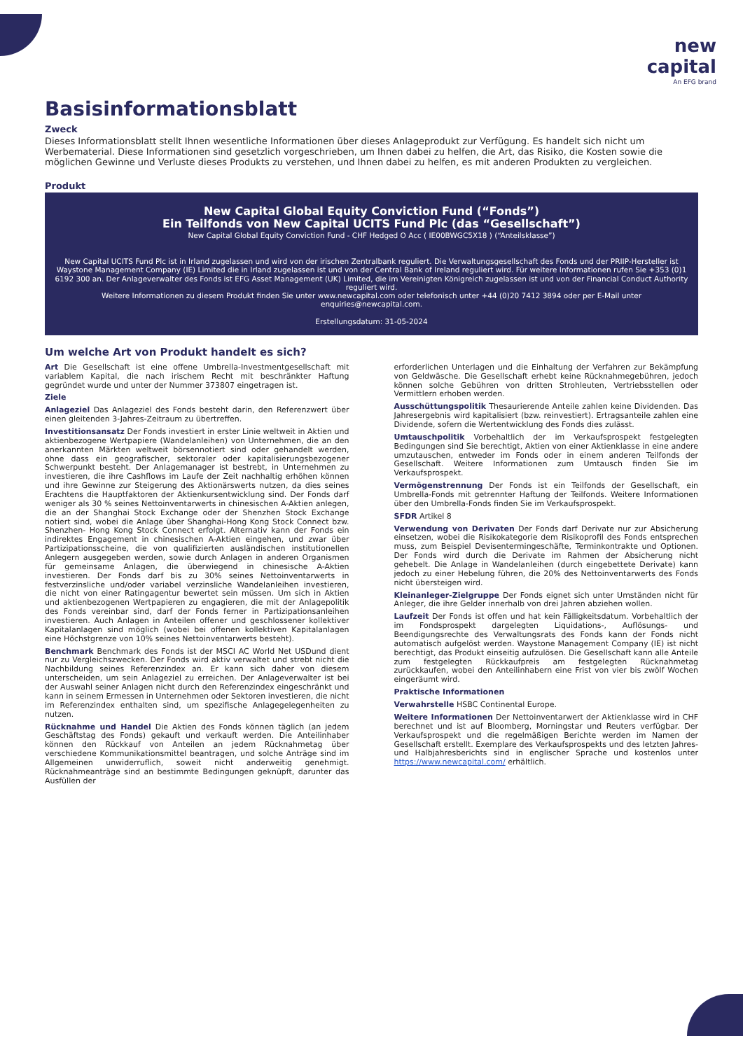new
capital
An EFG brand
Basisinformationsblatt
Zweck
Dieses Informationsblatt stellt Ihnen wesentliche Informationen über dieses Anlageprodukt zur Verfügung. Es handelt sich nicht um Werbematerial. Diese Informationen sind gesetzlich vorgeschrieben, um Ihnen dabei zu helfen, die Art, das Risiko, die Kosten sowie die möglichen Gewinne und Verluste dieses Produkts zu verstehen, und Ihnen dabei zu helfen, es mit anderen Produkten zu vergleichen.
Produkt
New Capital Global Equity Conviction Fund (“Fonds”)
Ein Teilfonds von New Capital UCITS Fund Plc (das “Gesellschaft”)
New Capital Global Equity Conviction Fund - CHF Hedged O Acc ( IE00BWGC5X18 ) (“Anteilsklasse”)
New Capital UCITS Fund Plc ist in Irland zugelassen und wird von der irischen Zentralbank reguliert. Die Verwaltungsgesellschaft des Fonds und der PRIIP-Hersteller ist Waystone Management Company (IE) Limited die in Irland zugelassen ist und von der Central Bank of Ireland reguliert wird. Für weitere Informationen rufen Sie +353 (0)1 6192 300 an. Der Anlageverwalter des Fonds ist EFG Asset Management (UK) Limited, die im Vereinigten Königreich zugelassen ist und von der Financial Conduct Authority reguliert wird.
Weitere Informationen zu diesem Produkt finden Sie unter www.newcapital.com oder telefonisch unter +44 (0)20 7412 3894 oder per E-Mail unter enquiries@newcapital.com.
Erstellungsdatum: 31-05-2024
Um welche Art von Produkt handelt es sich?
Art Die Gesellschaft ist eine offene Umbrella-Investmentgesellschaft mit variablem Kapital, die nach irischem Recht mit beschränkter Haftung gegründet wurde und unter der Nummer 373807 eingetragen ist.
Ziele
Anlageziel Das Anlageziel des Fonds besteht darin, den Referenzwert über einen gleitenden 3-Jahres-Zeitraum zu übertreffen.
Investitionsansatz Der Fonds investiert in erster Linie weltweit in Aktien und aktienbezogene Wertpapiere (Wandelanleihen) von Unternehmen, die an den anerkannten Märkten weltweit börsennotiert sind oder gehandelt werden, ohne dass ein geografischer, sektoraler oder kapitalisierungsbezogener Schwerpunkt besteht. Der Anlagemanager ist bestrebt, in Unternehmen zu investieren, die ihre Cashflows im Laufe der Zeit nachhaltig erhöhen können und ihre Gewinne zur Steigerung des Aktionärswerts nutzen, da dies seines Erachtens die Hauptfaktoren der Aktienkursentwicklung sind. Der Fonds darf weniger als 30 % seines Nettoinventarwerts in chinesischen A-Aktien anlegen, die an der Shanghai Stock Exchange oder der Shenzhen Stock Exchange notiert sind, wobei die Anlage über Shanghai-Hong Kong Stock Connect bzw. Shenzhen- Hong Kong Stock Connect erfolgt. Alternativ kann der Fonds ein indirektes Engagement in chinesischen A-Aktien eingehen, und zwar über Partizipationsscheine, die von qualifizierten ausländischen institutionellen Anlegern ausgegeben werden, sowie durch Anlagen in anderen Organismen für gemeinsame Anlagen, die überwiegend in chinesische A-Aktien investieren. Der Fonds darf bis zu 30% seines Nettoinventarwerts in festverzinsliche und/oder variabel verzinsliche Wandelanleihen investieren, die nicht von einer Ratingagentur bewertet sein müssen. Um sich in Aktien und aktienbezogenen Wertpapieren zu engagieren, die mit der Anlagepolitik des Fonds vereinbar sind, darf der Fonds ferner in Partizipationsanleihen investieren. Auch Anlagen in Anteilen offener und geschlossener kollektiver Kapitalanlagen sind möglich (wobei bei offenen kollektiven Kapitalanlagen eine Höchstgrenze von 10% seines Nettoinventarwerts besteht).
Benchmark Benchmark des Fonds ist der MSCI AC World Net USDund dient nur zu Vergleichszwecken. Der Fonds wird aktiv verwaltet und strebt nicht die Nachbildung seines Referenzindex an. Er kann sich daher von diesem unterscheiden, um sein Anlageziel zu erreichen. Der Anlageverwalter ist bei der Auswahl seiner Anlagen nicht durch den Referenzindex eingeschränkt und kann in seinem Ermessen in Unternehmen oder Sektoren investieren, die nicht im Referenzindex enthalten sind, um spezifische Anlagegelegenheiten zu nutzen.
Rücknahme und Handel Die Aktien des Fonds können täglich (an jedem Geschäftstag des Fonds) gekauft und verkauft werden. Die Anteilinhaber können den Rückkauf von Anteilen an jedem Rücknahmetag über verschiedene Kommunikationsmittel beantragen, und solche Anträge sind im Allgemeinen unwiderruflich, soweit nicht anderweitig genehmigt. Rücknahmeanträge sind an bestimmte Bedingungen geknüpft, darunter das Ausfüllen der
erforderlichen Unterlagen und die Einhaltung der Verfahren zur Bekämpfung von Geldwäsche. Die Gesellschaft erhebt keine Rücknahmegebühren, jedoch können solche Gebühren von dritten Strohleuten, Vertriebsstellen oder Vermittlern erhoben werden.
Ausschüttungspolitik Thesaurierende Anteile zahlen keine Dividenden. Das Jahresergebnis wird kapitalisiert (bzw. reinvestiert). Ertragsanteile zahlen eine Dividende, sofern die Wertentwicklung des Fonds dies zulässt.
Umtauschpolitik Vorbehaltlich der im Verkaufsprospekt festgelegten Bedingungen sind Sie berechtigt, Aktien von einer Aktienklasse in eine andere umzutauschen, entweder im Fonds oder in einem anderen Teilfonds der Gesellschaft. Weitere Informationen zum Umtausch finden Sie im Verkaufsprospekt.
Vermögenstrennung Der Fonds ist ein Teilfonds der Gesellschaft, ein Umbrella-Fonds mit getrennter Haftung der Teilfonds. Weitere Informationen über den Umbrella-Fonds finden Sie im Verkaufsprospekt.
SFDR Artikel 8
Verwendung von Derivaten Der Fonds darf Derivate nur zur Absicherung einsetzen, wobei die Risikokategorie dem Risikoprofil des Fonds entsprechen muss, zum Beispiel Devisentermingeschäfte, Terminkontrakte und Optionen. Der Fonds wird durch die Derivate im Rahmen der Absicherung nicht gehebelt. Die Anlage in Wandelanleihen (durch eingebettete Derivate) kann jedoch zu einer Hebelung führen, die 20% des Nettoinventarwerts des Fonds nicht übersteigen wird.
Kleinanleger-Zielgruppe Der Fonds eignet sich unter Umständen nicht für Anleger, die ihre Gelder innerhalb von drei Jahren abziehen wollen.
Laufzeit Der Fonds ist offen und hat kein Fälligkeitsdatum. Vorbehaltlich der im Fondsprospekt dargelegten Liquidations-, Auflösungs- und Beendigungsrechte des Verwaltungsrats des Fonds kann der Fonds nicht automatisch aufgelöst werden. Waystone Management Company (IE) ist nicht berechtigt, das Produkt einseitig aufzulösen. Die Gesellschaft kann alle Anteile zum festgelegten Rückkaufpreis am festgelegten Rücknahmetag zurückkaufen, wobei den Anteilinhabern eine Frist von vier bis zwölf Wochen eingeräumt wird.
Praktische Informationen
Verwahrstelle HSBC Continental Europe.
Weitere Informationen Der Nettoinventarwert der Aktienklasse wird in CHF berechnet und ist auf Bloomberg, Morningstar und Reuters verfügbar. Der Verkaufsprospekt und die regelmäßigen Berichte werden im Namen der Gesellschaft erstellt. Exemplare des Verkaufsprospekts und des letzten Jahres- und Halbjahresberichts sind in englischer Sprache und kostenlos unter https://www.newcapital.com/ erhältlich.